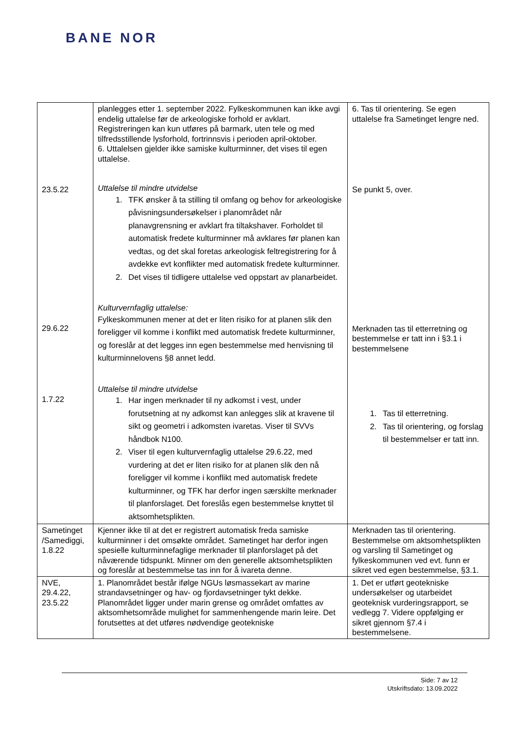BANE NOR
| 23.5.22 29.6.22 1.7.22 | planlegges etter 1. september 2022. Fylkeskommunen kan ikke avgi endelig uttalelse før de arkeologiske forhold er avklart. Registreringen kan kun utføres på barmark, uten tele og med tilfredsstillende lysforhold, fortrinnsvis i perioden april-oktober. 6. Uttalelsen gjelder ikke samiske kulturminner, det vises til egen uttalelse. Uttalelse til mindre utvidelse 1. TFK ønsker å ta stilling til omfang og behov for arkeologiske påvisningsundersøkelser i planområdet når planavgrensning er avklart fra tiltakshaver. Forholdet til automatisk fredete kulturminner må avklares før planen kan vedtas, og det skal foretas arkeologisk feltregistrering for å avdekke evt konflikter med automatisk fredete kulturminner. 2. Det vises til tidligere uttalelse ved oppstart av planarbeidet. Kulturvernfaglig uttalelse: Fylkeskommunen mener at det er liten risiko for at planen slik den foreligger vil komme i konflikt med automatisk fredete kulturminner, og foreslår at det legges inn egen bestemmelse med henvisning til kulturminnelovens §8 annet ledd. Uttalelse til mindre utvidelse 1. Har ingen merknader til ny adkomst i vest, under forutsetning at ny adkomst kan anlegges slik at kravene til sikt og geometri i adkomsten ivaretas. Viser til SVVs håndbok N100. 2. Viser til egen kulturvernfaglig uttalelse 29.6.22, med vurdering at det er liten risiko for at planen slik den nå foreligger vil komme i konflikt med automatisk fredete kulturminner, og TFK har derfor ingen særskilte merknader til planforslaget. Det foreslås egen bestemmelse knyttet til aktsomhetsplikten. | 6. Tas til orientering. Se egen uttalelse fra Sametinget lengre ned. Se punkt 5, over. Merknaden tas til etterretning og bestemmelse er tatt inn i §3.1 i bestemmelsene 1. Tas til etterretning. 2. Tas til orientering, og forslag til bestemmelser er tatt inn. |
| Sametinget /Samediggi, 1.8.22 | Kjenner ikke til at det er registrert automatisk freda samiske kulturminner i det omsøkte området. Sametinget har derfor ingen spesielle kulturminnefaglige merknader til planforslaget på det nåværende tidspunkt. Minner om den generelle aktsomhetsplikten og foreslår at bestemmelse tas inn for å ivareta denne. | Merknaden tas til orientering. Bestemmelse om aktsomhetsplikten og varsling til Sametinget og fylkeskommunen ved evt. funn er sikret ved egen bestemmelse, §3.1. |
| NVE, 29.4.22, 23.5.22 | 1. Planområdet består ifølge NGUs løsmassekart av marine strandavsetninger og hav- og fjordavsetninger tykt dekke. Planområdet ligger under marin grense og området omfattes av aktsomhetsområde mulighet for sammenhengende marin leire. Det forutsettes at det utføres nødvendige geotekniske | 1. Det er utført geotekniske undersøkelser og utarbeidet geoteknisk vurderingsrapport, se vedlegg 7. Videre oppfølging er sikret gjennom §7.4 i bestemmelsene. |
Side: 7 av 12
Utskriftsdato: 13.09.2022